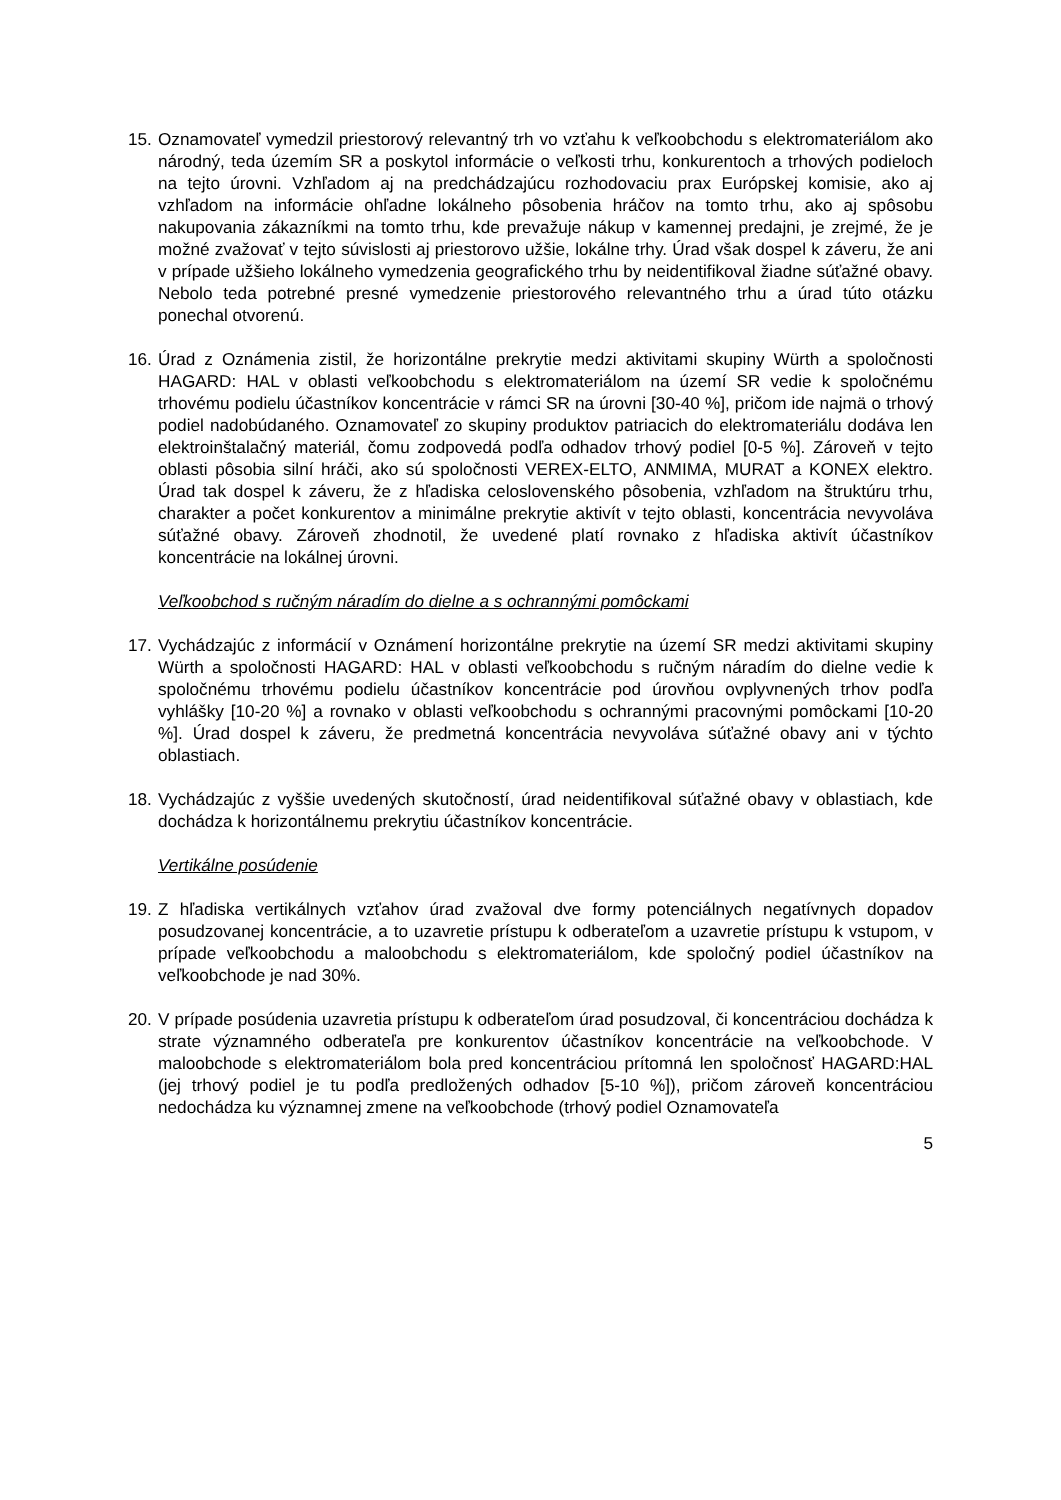15.
Oznamovateľ vymedzil priestorový relevantný trh vo vzťahu k veľkoobchodu s elektromateriálom ako národný, teda územím SR a poskytol informácie o veľkosti trhu, konkurentoch a trhových podieloch na tejto úrovni. Vzhľadom aj na predchádzajúcu rozhodovaciu prax Európskej komisie, ako aj vzhľadom na informácie ohľadne lokálneho pôsobenia hráčov na tomto trhu, ako aj spôsobu nakupovania zákazníkmi na tomto trhu, kde prevažuje nákup v kamennej predajni, je zrejmé, že je možné zvažovať v tejto súvislosti aj priestorovo užšie, lokálne trhy. Úrad však dospel k záveru, že ani v prípade užšieho lokálneho vymedzenia geografického trhu by neidentifikoval žiadne súťažné obavy. Nebolo teda potrebné presné vymedzenie priestorového relevantného trhu a úrad túto otázku ponechal otvorenú.
16.
Úrad z Oznámenia zistil, že horizontálne prekrytie medzi aktivitami skupiny Würth a spoločnosti HAGARD: HAL v oblasti veľkoobchodu s elektromateriálom na území SR vedie k spoločnému trhovému podielu účastníkov koncentrácie v rámci SR na úrovni [30-40 %], pričom ide najmä o trhový podiel nadobúdaného. Oznamovateľ zo skupiny produktov patriacich do elektromateriálu dodáva len elektroinštalačný materiál, čomu zodpovedá podľa odhadov trhový podiel [0-5 %]. Zároveň v tejto oblasti pôsobia silní hráči, ako sú spoločnosti VEREX-ELTO, ANMIMA, MURAT a KONEX elektro. Úrad tak dospel k záveru, že z hľadiska celoslovenského pôsobenia, vzhľadom na štruktúru trhu, charakter a počet konkurentov a minimálne prekrytie aktivít v tejto oblasti, koncentrácia nevyvoláva súťažné obavy. Zároveň zhodnotil, že uvedené platí rovnako z hľadiska aktivít účastníkov koncentrácie na lokálnej úrovni.
Veľkoobchod s ručným náradím do dielne a s ochrannými pomôckami
17.
Vychádzajúc z informácií v Oznámení horizontálne prekrytie na území SR medzi aktivitami skupiny Würth a spoločnosti HAGARD: HAL v oblasti veľkoobchodu s ručným náradím do dielne vedie k spoločnému trhovému podielu účastníkov koncentrácie pod úrovňou ovplyvnených trhov podľa vyhlášky [10-20 %] a rovnako v oblasti veľkoobchodu s ochrannými pracovnými pomôckami [10-20 %]. Úrad dospel k záveru, že predmetná koncentrácia nevyvoláva súťažné obavy ani v týchto oblastiach.
18.
Vychádzajúc z vyššie uvedených skutočností, úrad neidentifikoval súťažné obavy v oblastiach, kde dochádza k horizontálnemu prekrytiu účastníkov koncentrácie.
Vertikálne posúdenie
19.
Z hľadiska vertikálnych vzťahov úrad zvažoval dve formy potenciálnych negatívnych dopadov posudzovanej koncentrácie, a to uzavretie prístupu k odberateľom a uzavretie prístupu k vstupom, v prípade veľkoobchodu a maloobchodu s elektromateriálom, kde spoločný podiel účastníkov na veľkoobchode je nad 30%.
20.
V prípade posúdenia uzavretia prístupu k odberateľom úrad posudzoval, či koncentráciou dochádza k strate významného odberateľa pre konkurentov účastníkov koncentrácie na veľkoobchode. V maloobchode s elektromateriálom bola pred koncentráciou prítomná len spoločnosť HAGARD:HAL (jej trhový podiel je tu podľa predložených odhadov [5-10 %]), pričom zároveň koncentráciou nedochádza ku významnej zmene na veľkoobchode (trhový podiel Oznamovateľa
5